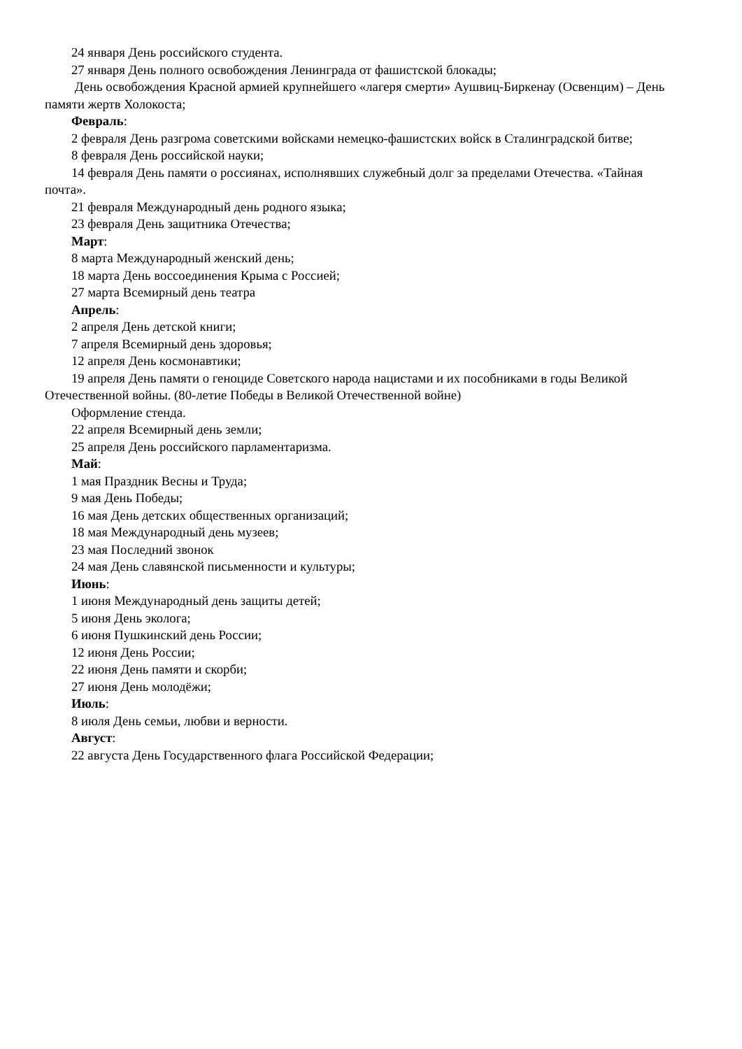24 января День российского студента.
27 января День полного освобождения Ленинграда от фашистской блокады;
День освобождения Красной армией крупнейшего «лагеря смерти» Аушвиц-Биркенау (Освенцим) – День памяти жертв Холокоста;
Февраль:
2 февраля День разгрома советскими войсками немецко-фашистских войск в Сталинградской битве;
8 февраля День российской науки;
14 февраля День памяти о россиянах, исполнявших служебный долг за пределами Отечества. «Тайная почта».
21 февраля Международный день родного языка;
23 февраля День защитника Отечества;
Март:
8 марта Международный женский день;
18 марта День воссоединения Крыма с Россией;
27 марта Всемирный день театра
Апрель:
2 апреля День детской книги;
7 апреля Всемирный день здоровья;
12 апреля День космонавтики;
19 апреля День памяти о геноциде Советского народа нацистами и их пособниками в годы Великой Отечественной войны. (80-летие Победы в Великой Отечественной войне)
Оформление стенда.
22 апреля Всемирный день земли;
25 апреля День российского парламентаризма.
Май:
1 мая Праздник Весны и Труда;
9 мая День Победы;
16 мая День детских общественных организаций;
18 мая Международный день музеев;
23 мая Последний звонок
24 мая День славянской письменности и культуры;
Июнь:
1 июня Международный день защиты детей;
5 июня День эколога;
6 июня Пушкинский день России;
12 июня День России;
22 июня День памяти и скорби;
27 июня День молодёжи;
Июль:
8 июля День семьи, любви и верности.
Август:
22 августа День Государственного флага Российской Федерации;